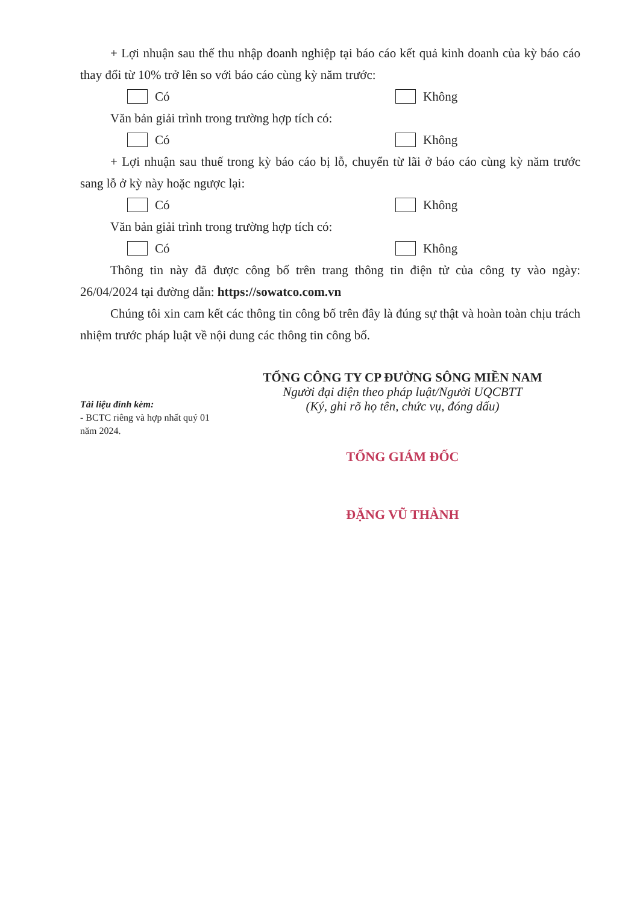+ Lợi nhuận sau thế thu nhập doanh nghiệp tại báo cáo kết quả kinh doanh của kỳ báo cáo thay đổi từ 10% trở lên so với báo cáo cùng kỳ năm trước:
Có Không
Văn bản giải trình trong trường hợp tích có:
Có Không
+ Lợi nhuận sau thuế trong kỳ báo cáo bị lỗ, chuyển từ lãi ở báo cáo cùng kỳ năm trước sang lỗ ở kỳ này hoặc ngược lại:
Có Không
Văn bản giải trình trong trường hợp tích có:
Có Không
Thông tin này đã được công bố trên trang thông tin điện tử của công ty vào ngày: 26/04/2024 tại đường dẫn: https://sowatco.com.vn
Chúng tôi xin cam kết các thông tin công bố trên đây là đúng sự thật và hoàn toàn chịu trách nhiệm trước pháp luật về nội dung các thông tin công bố.
Tài liệu đính kèm:
- BCTC riêng và hợp nhất quý 01 năm 2024.
TỔNG CÔNG TY CP ĐƯỜNG SÔNG MIỀN NAM
Người đại diện theo pháp luật/Người UQCBTT
(Ký, ghi rõ họ tên, chức vụ, đóng dấu)
TỔNG GIÁM ĐỐC
ĐẶNG VŨ THÀNH